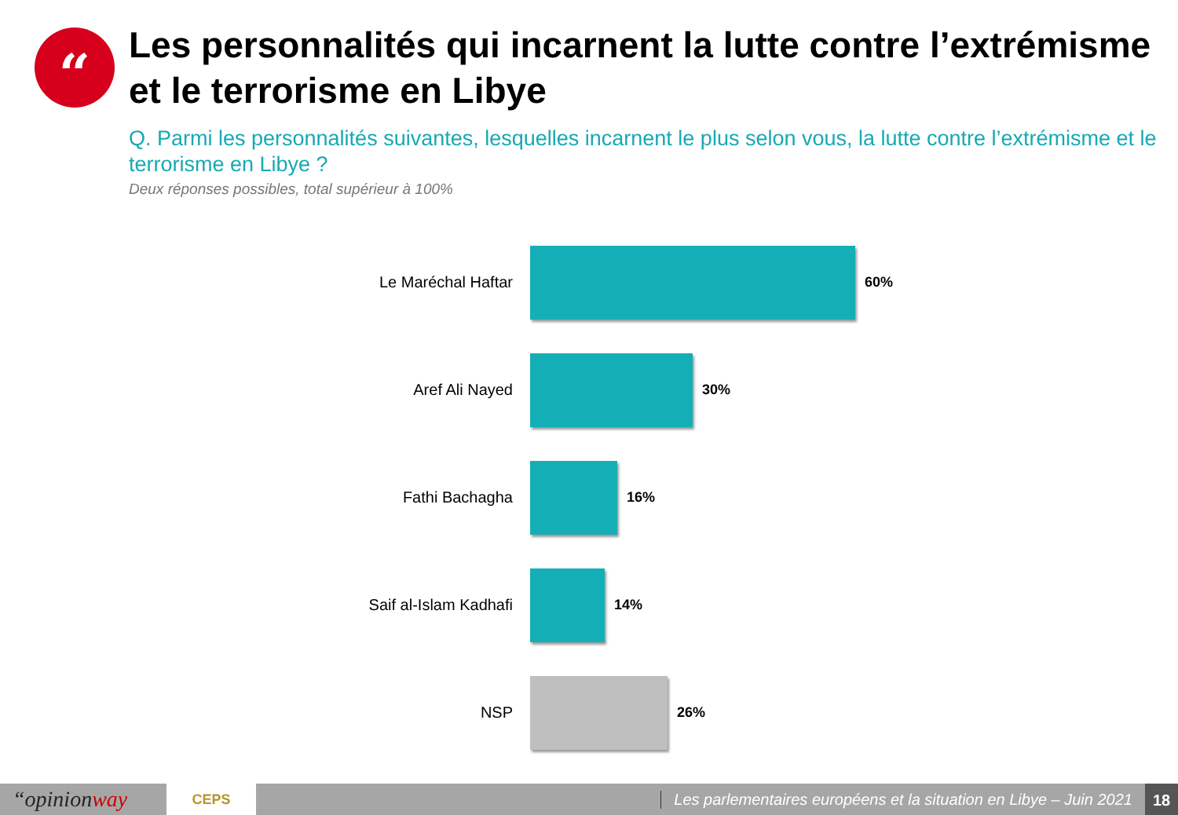“
Les personnalités qui incarnent la lutte contre l’extrémisme et le terrorisme en Libye
Q. Parmi les personnalités suivantes, lesquelles incarnent le plus selon vous, la lutte contre l’extrémisme et le terrorisme en Libye ?
Deux réponses possibles, total supérieur à 100%
Le Maréchal Haftar 60%
Aref Ali Nayed 30%
Fathi Bachagha 16%
Saif al-Islam Kadhafi 14%
NSP 26%
“opinionway
CEPS
Les parlementaires européens et la situation en Libye – Juin 2021
18